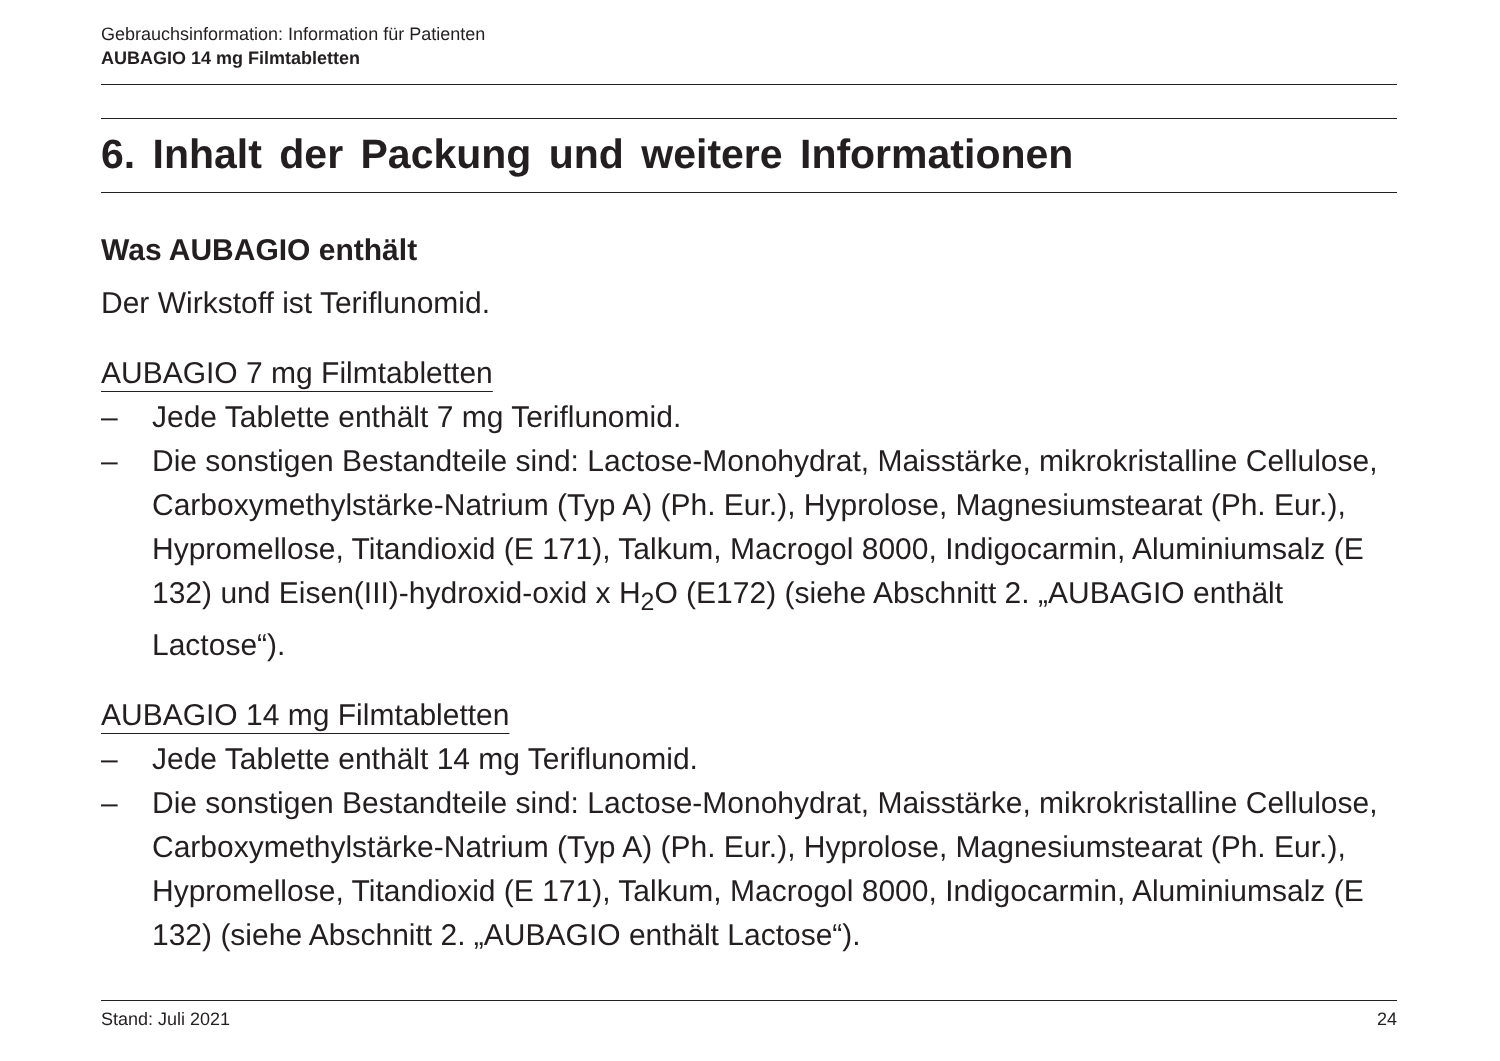Gebrauchsinformation: Information für Patienten
AUBAGIO 14 mg Filmtabletten
6. Inhalt der Packung und weitere Informationen
Was AUBAGIO enthält
Der Wirkstoff ist Teriflunomid.
AUBAGIO 7 mg Filmtabletten
– Jede Tablette enthält 7 mg Teriflunomid.
– Die sonstigen Bestandteile sind: Lactose-Monohydrat, Maisstärke, mikrokristalline Cellulose, Carboxymethylstärke-Natrium (Typ A) (Ph. Eur.), Hyprolose, Magnesiumstearat (Ph. Eur.), Hypromellose, Titandioxid (E 171), Talkum, Macrogol 8000, Indigocarmin, Aluminiumsalz (E 132) und Eisen(III)-hydroxid-oxid x H<sub>2</sub>O (E172) (siehe Abschnitt 2. „AUBAGIO enthält Lactose“).
AUBAGIO 14 mg Filmtabletten
– Jede Tablette enthält 14 mg Teriflunomid.
– Die sonstigen Bestandteile sind: Lactose-Monohydrat, Maisstärke, mikrokristalline Cellulose, Carboxymethylstärke-Natrium (Typ A) (Ph. Eur.), Hyprolose, Magnesiumstearat (Ph. Eur.), Hypromellose, Titandioxid (E 171), Talkum, Macrogol 8000, Indigocarmin, Aluminiumsalz (E 132) (siehe Abschnitt 2. „AUBAGIO enthält Lactose“).
Stand: Juli 2021 24